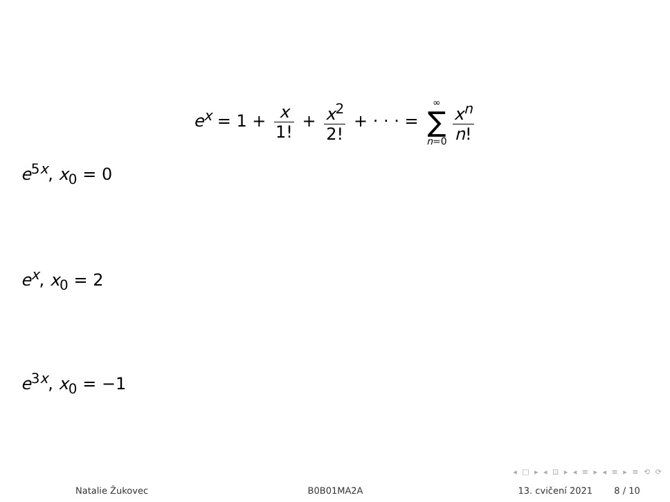e<sup>x</sup> = 1 + x 1! + x<sup>2</sup> 2! + · · · = ∞ ∑ n=0 x<sup>n</sup> n!
e<sup>5x</sup>, x<sub>0</sub> = 0
e<sup>x</sup>, x<sub>0</sub> = 2
e<sup>3x</sup>, x<sub>0</sub> = −1
◂ □ ▸ ◂ ⊡ ▸ ◂ ≡ ▸ ◂ ≡ ▸ ≡ ⟲ ⟳
Natalie Žukovec B0B01MA2A 13. cvičení 2021 8 / 10